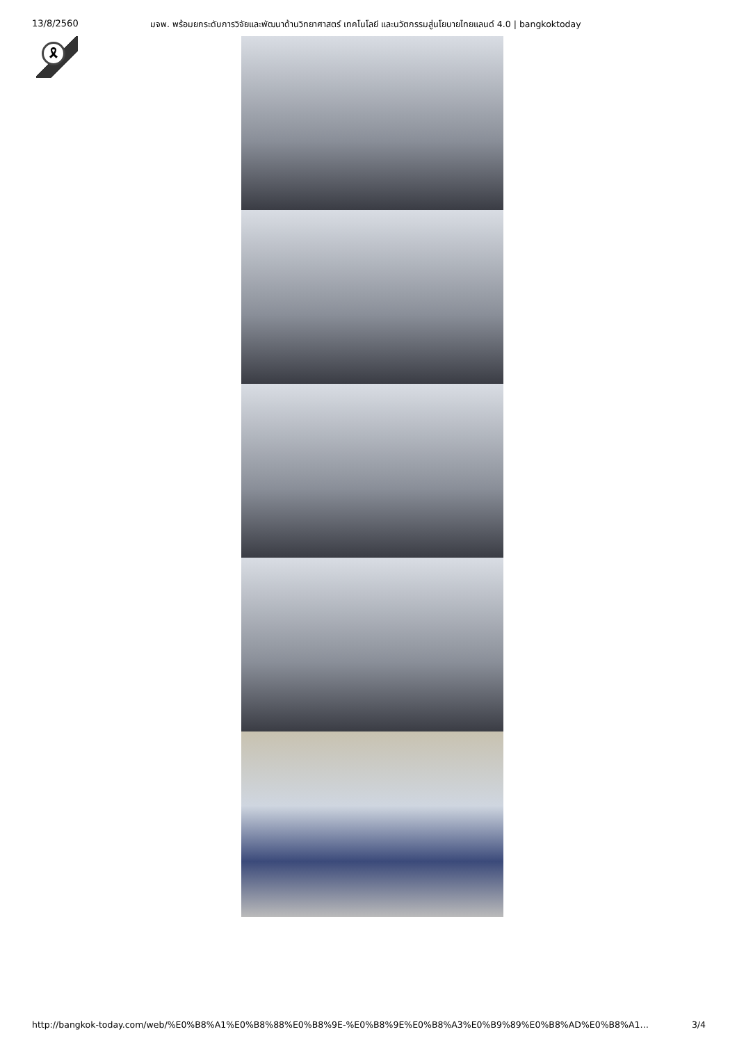13/8/2560 มจพ. พร้อมยกระดับการวิจัยและพัฒนาด้านวิทยาศาสตร์ เทคโนโลยี และนวัตกรรมสู่นโยบายไทยแลนด์ 4.0 | bangkoktoday
🎗
http://bangkok-today.com/web/%E0%B8%A1%E0%B8%88%E0%B8%9E-%E0%B8%9E%E0%B8%A3%E0%B9%89%E0%B8%AD%E0%B8%A1… 3/4